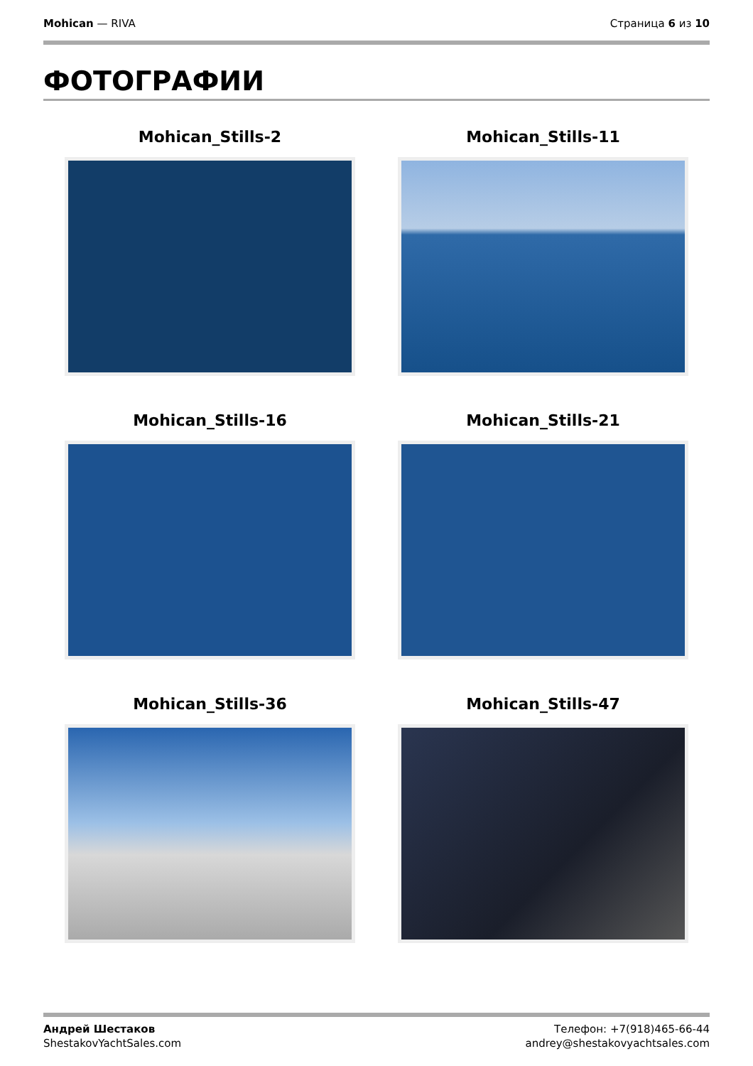Mohican — RIVA Страница 6 из 10
ФОТОГРАФИИ
Mohican_Stills-2
Mohican_Stills-11
Mohican_Stills-16
Mohican_Stills-21
Mohican_Stills-36
Mohican_Stills-47
Андрей Шестаков
ShestakovYachtSales.com
Телефон: +7(918)465-66-44
andrey@shestakovyachtsales.com